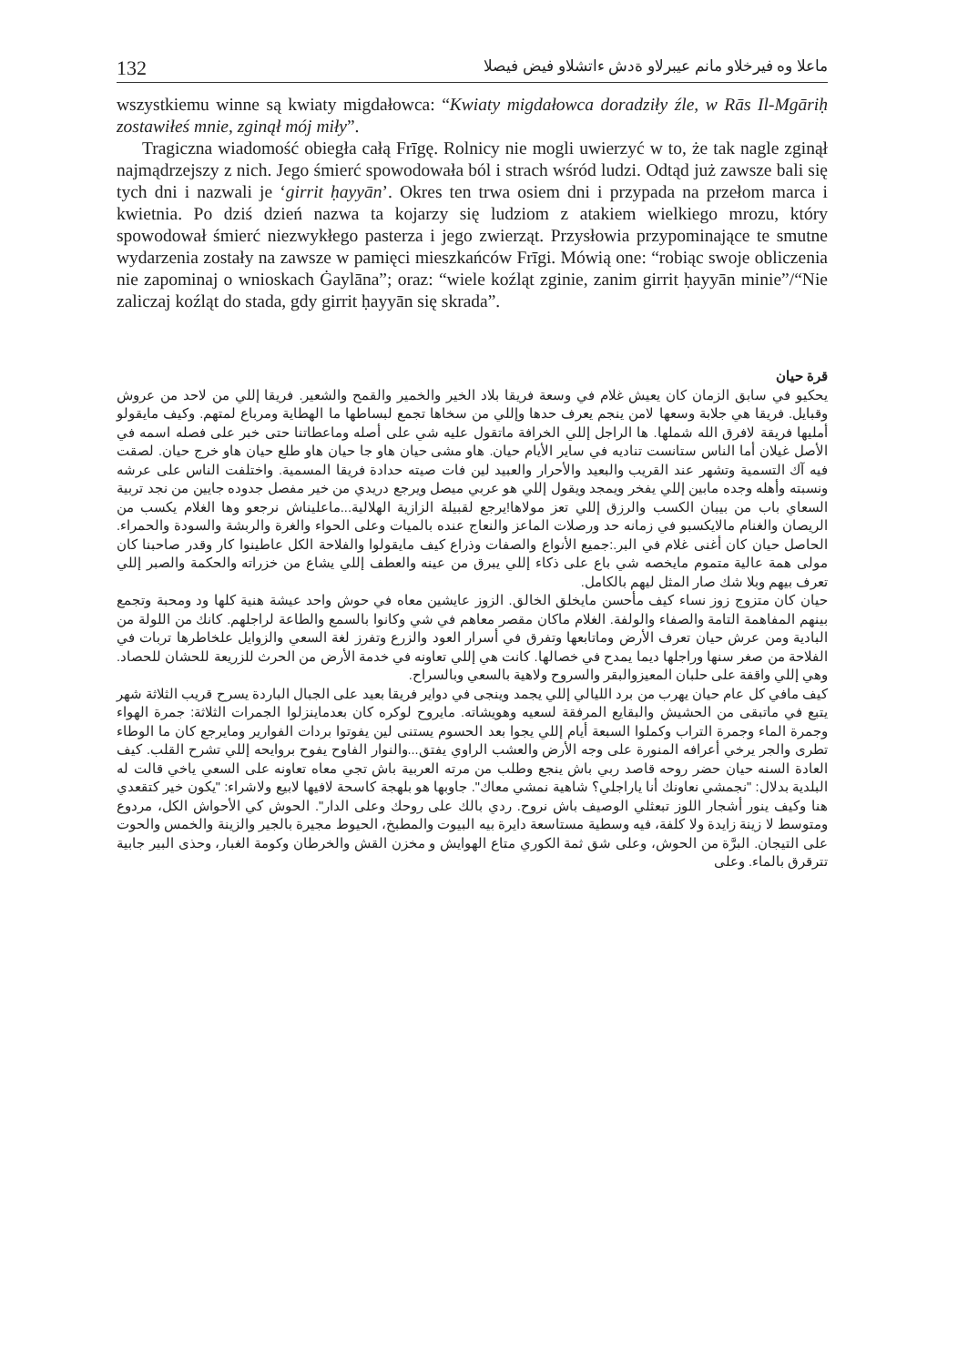132 ماعلا وه فيرخلاو مانم عيبرلاو ةدش ءاتشلاو فيض فيصلا
wszystkiemu winne są kwiaty migdałowca: “Kwiaty migdałowca doradziły źle, w Rās Il-Mgāriḥ zostawiłeś mnie, zginął mój miły”.
Tragiczna wiadomość obiegła całą Frīgę. Rolnicy nie mogli uwierzyć w to, że tak nagle zginął najmądrzejszy z nich. Jego śmierć spowodowała ból i strach wśród ludzi. Odtąd już zawsze bali się tych dni i nazwali je ‘girrit ḥayyān’. Okres ten trwa osiem dni i przypada na przełom marca i kwietnia. Po dziś dzień nazwa ta kojarzy się ludziom z atakiem wielkiego mrozu, który spowodował śmierć niezwykłego pasterza i jego zwierząt. Przysłowia przypominające te smutne wydarzenia zostały na zawsze w pamięci mieszkańców Frīgi. Mówią one: “robiąc swoje obliczenia nie zapominaj o wnioskach Ġaylāna”; oraz: “wiele koźląt zginie, zanim girrit ḥayyān minie”/“Nie zaliczaj koźląt do stada, gdy girrit ḥayyān się skrada”.
قرة حيان
يحكيو في سابق الزمان كان يعيش غلام في وسعة فريقا بلاد الخير والخمير والقمح والشعير. فريقا إللي من لاحد من عروش وقبايل. فريقا هي جلابة وسعها لامن ينجم يعرف حدها وإللي من سخاها تجمع لبساطها ما الهطاية ومرباع لمتهم. وكيف مايقولو أمليها فريقة لافرق الله شملها. ها الراجل إللي الخرافة ماتقول عليه شي على أصله وماعطاتنا حتى خبر على فصله اسمه في الأصل غيلان أما الناس ستانست تناديه في ساير الأيام حيان. هاو مشى حيان هاو جا حيان هاو طلع حيان هاو خرج حيان. لصقت فيه آك التسمية وتشهر عند القريب والبعيد والأحرار والعبيد لين فات صيته حدادة فريقا المسمية. واختلفت الناس على عرشه ونسبته وأهله وجده مابين إللي يفخر ويمجد ويقول إللي هو عربي ميصل ويرجع دريدي من خير مفصل جدوده جايين من نجد تربية السعاي باب من بيبان الكسب والرزق إللي تعز مولاها!يرجع لقبيلة الزازية الهلالية...ماعليناش نرجعو وها الغلام يكسب من الريصان والغنام مالايكسبو في زمانه حد ورصلات الماعز والنعاج عنده بالميات وعلى الحواء والغرة والربشة والسودة والحمراء. الحاصل حيان كان أغنى غلام في البر.:جميع الأنواع والصفات وذراع كيف مايقولوا والفلاحة الكل عاطينوا كار وقدر صاحبنا كان مولى همة عالية متموم مايخصه شي باع على ذكاء إللي يبرق من عينه والعطف إللي يشاع من خزراته والحكمة والصبر إللي تعرف بيهم وبلا شك صار المثل ليهم بالكامل.
حيان كان متزوج زوز نساء كيف مأحسن مايخلق الخالق. الزوز عايشين معاه في حوش واحد عيشة هنية كلها ود ومحبة وتجمع بينهم المفاهمة التامة والصفاء والولفة. الغلام ماكان مقصر معاهم في شي وكانوا بالسمع والطاعة لراجلهم. كانك من اللولة من البادية ومن عرش حيان تعرف الأرض وماتابعها وتفرق في أسرار العود والزرع وتفرز لغة السعي والزوايل علخاطرها تربات في الفلاحة من صغر سنها وراجلها ديما يمدح في خصالها. كانت هي إللي تعاونه في خدمة الأرض من الحرث للزريعة للحشان للحصاد. وهي إللي واقفة على حلبان المعيزوالبقر والسروح ولاهية بالسعي وبالسراح.
كيف مافي كل عام حيان يهرب من برد الليالي إللي يجمد وينجى في دواير فريقا بعيد على الجبال الباردة يسرح قريب الثلاثة شهر يتبع في ماتبقى من الحشيش والبقايع المرفقة لسعيه وهويشاته. مايروح لوكره كان بعدماينزلوا الجمرات الثلاثة: جمرة الهواء وجمرة الماء وجمرة التراب وكملوا السبعة أيام إللي يجوا بعد الحسوم يستنى لين يفوتوا بردات الفوارير ومايرجع كان ما الوطاء تطرى والجر يرخي أعرافه المنورة على وجه الأرض والعشب الراوي يفتق...والنوار الفاوح يفوح بروايحه إللي تشرح القلب. كيف العادة السنه حيان حضر روحه قاصد ربي باش ينجع وطلب من مرته العربية باش تجي معاه تعاونه على السعي ياخي قالت له البلدية بدلال: "نجمشي نعاونك أنا ياراجلي؟ شاهية نمشي معاك". جاوبها هو بلهجة كاسحة لافيها لابيع ولاشراء: "يكون خير كتقعدي هنا وكيف ينور أشجار اللوز تبعثلي الوصيف باش نروح. ردي بالك على روحك وعلى الدار". الحوش كي الأحواش الكل، مردوع ومتوسط لا زينة زايدة ولا كلفة، فيه وسطية مستاسعة دايرة بيه البيوت والمطبخ، الحيوط مجيرة بالجير والزينة والخمس والحوت على التيجان. البرَّة من الحوش، وعلى شق ثمة الكوري متاع الهوايش و مخزن القش والخرطان وكومة الغبار، وحذى البير جابية تترقرق بالماء. وعلى